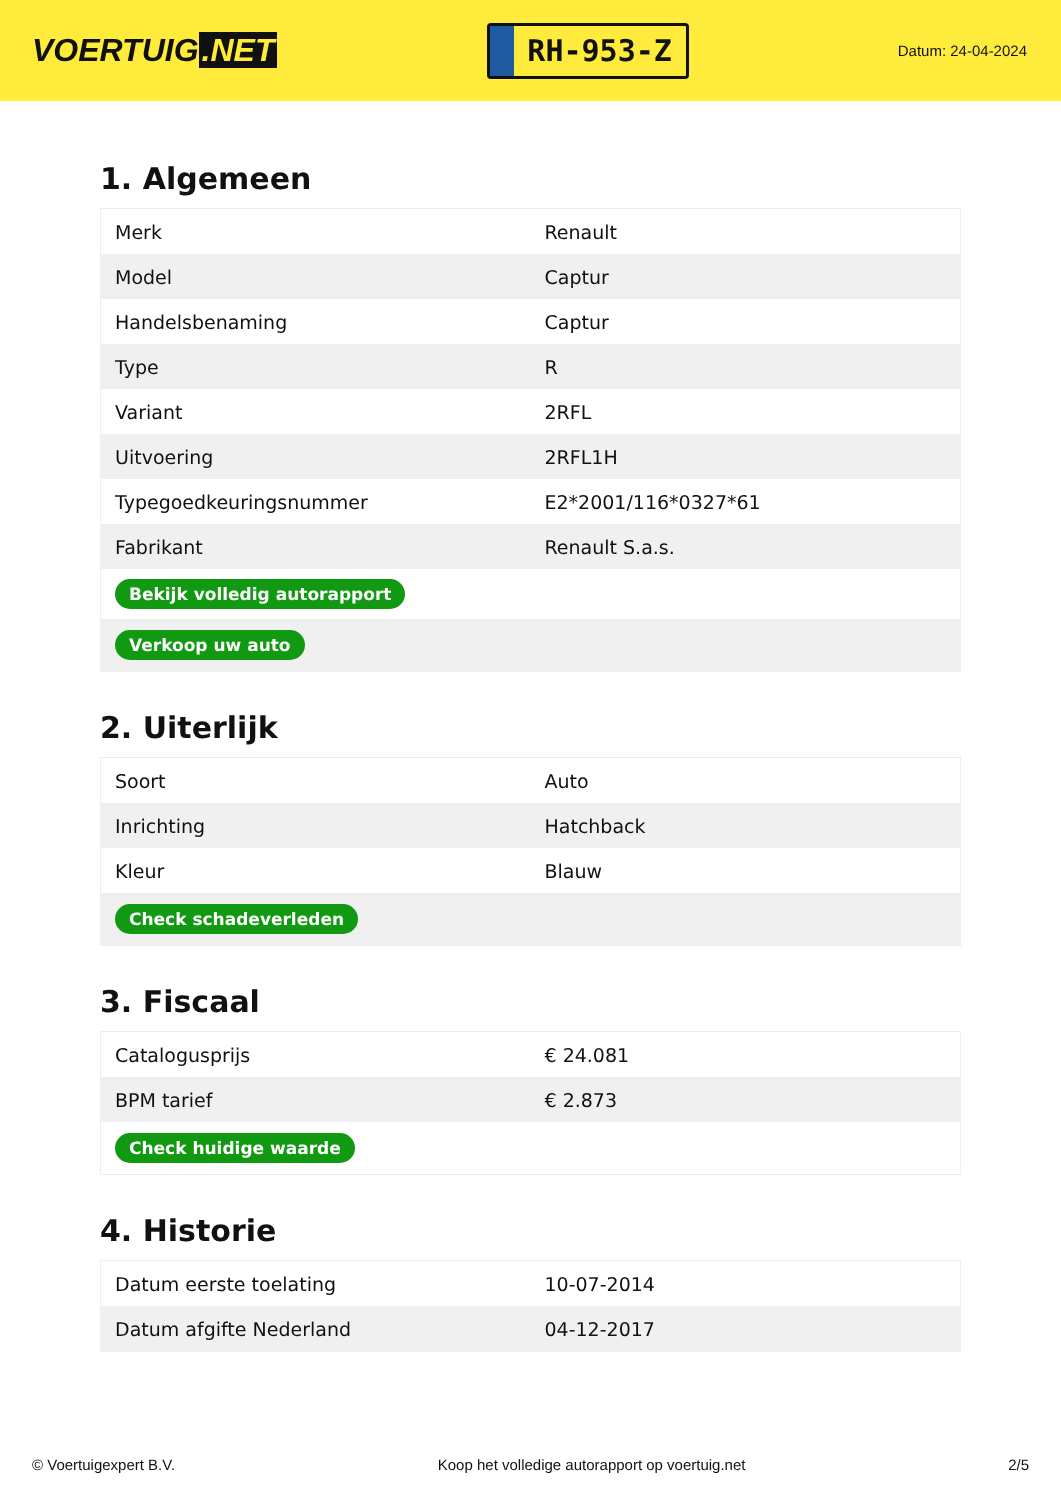VOERTUIG.NET
RH-953-Z
Datum: 24-04-2024
1. Algemeen
| Merk | Renault |
| Model | Captur |
| Handelsbenaming | Captur |
| Type | R |
| Variant | 2RFL |
| Uitvoering | 2RFL1H |
| Typegoedkeuringsnummer | E2*2001/116*0327*61 |
| Fabrikant | Renault S.a.s. |
| Bekijk volledig autorapport | |
| Verkoop uw auto | |
2. Uiterlijk
| Soort | Auto |
| Inrichting | Hatchback |
| Kleur | Blauw |
| Check schadeverleden | |
3. Fiscaal
| Catalogusprijs | € 24.081 |
| BPM tarief | € 2.873 |
| Check huidige waarde | |
4. Historie
| Datum eerste toelating | 10-07-2014 |
| Datum afgifte Nederland | 04-12-2017 |
© Voertuigexpert B.V. Koop het volledige autorapport op voertuig.net 2/5